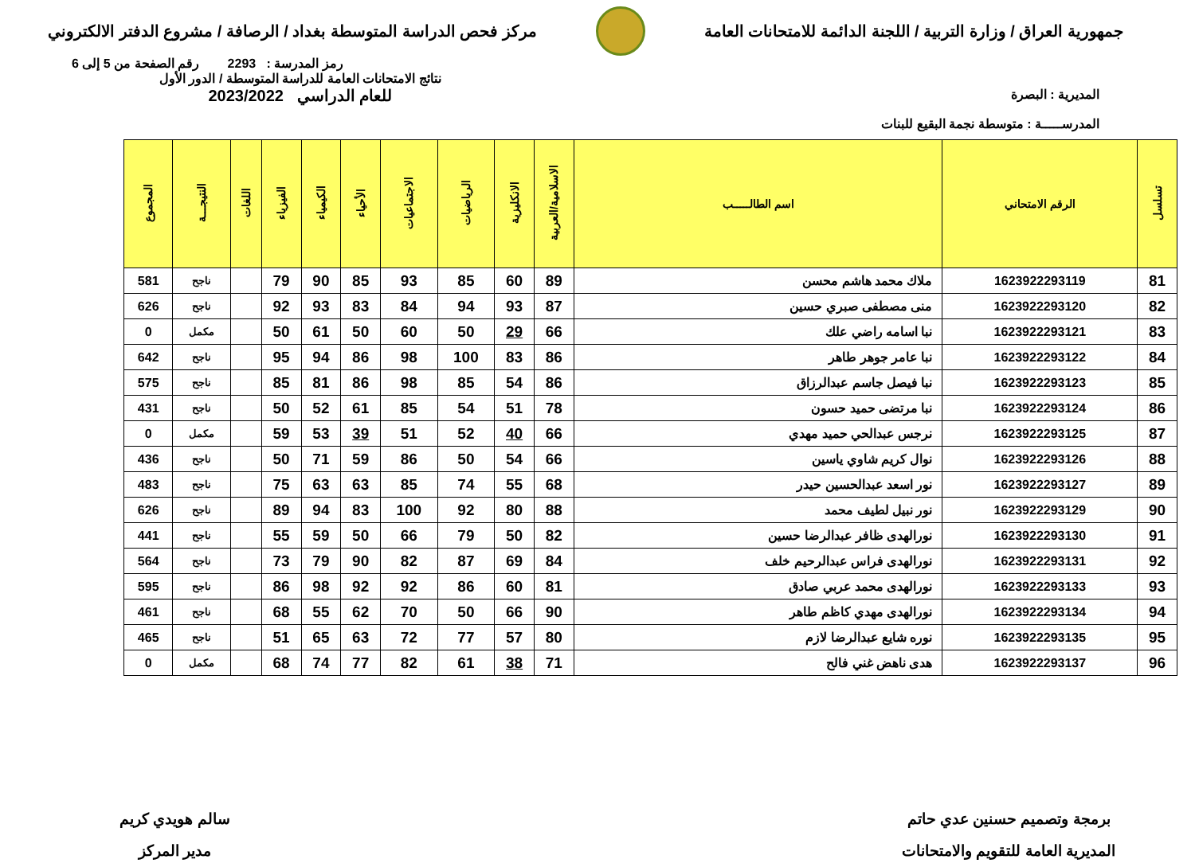جمهورية العراق / وزارة التربية / اللجنة الدائمة للامتحانات العامة
مركز فحص الدراسة المتوسطة بغداد / الرصافة / مشروع الدفتر الالكتروني
رمز المدرسة : 2293 رقم الصفحة من 5 إلى 6
المديرية : البصرة
المدرســـــة : متوسطة نجمة البقيع للبنات
نتائج الامتحانات العامة للدراسة المتوسطة / الدور الأول
للعام الدراسي 2023/2022
| تسلسل | الرقم الامتحاني | اسم الطالـــــب | الاسلامية/العربية | الانكليزية | الرياضيات | الاجتماعيات | الأحياء | الكيمياء | الفيزياء | اللغات | النتيجـــة | المجموع |
| --- | --- | --- | --- | --- | --- | --- | --- | --- | --- | --- | --- | --- |
| 81 | 1623922293119 | ملاك محمد هاشم محسن | 89 | 60 | 85 | 93 | 85 | 90 | 79 | | ناجح | 581 |
| 82 | 1623922293120 | منى مصطفى صبري حسين | 87 | 93 | 94 | 84 | 83 | 93 | 92 | | ناجح | 626 |
| 83 | 1623922293121 | نبا اسامه راضي علك | 66 | 29 | 50 | 60 | 50 | 61 | 50 | | مكمل | 0 |
| 84 | 1623922293122 | نبا عامر جوهر طاهر | 86 | 83 | 100 | 98 | 86 | 94 | 95 | | ناجح | 642 |
| 85 | 1623922293123 | نبا فيصل جاسم عبدالرزاق | 86 | 54 | 85 | 98 | 86 | 81 | 85 | | ناجح | 575 |
| 86 | 1623922293124 | نبا مرتضى حميد حسون | 78 | 51 | 54 | 85 | 61 | 52 | 50 | | ناجح | 431 |
| 87 | 1623922293125 | نرجس عبدالحي حميد مهدي | 66 | 40 | 52 | 51 | 39 | 53 | 59 | | مكمل | 0 |
| 88 | 1623922293126 | نوال كريم شاوي ياسين | 66 | 54 | 50 | 86 | 59 | 71 | 50 | | ناجح | 436 |
| 89 | 1623922293127 | نور اسعد عبدالحسين حيدر | 68 | 55 | 74 | 85 | 63 | 63 | 75 | | ناجح | 483 |
| 90 | 1623922293129 | نور نبيل لطيف محمد | 88 | 80 | 92 | 100 | 83 | 94 | 89 | | ناجح | 626 |
| 91 | 1623922293130 | نورالهدى ظافر عبدالرضا حسين | 82 | 50 | 79 | 66 | 50 | 59 | 55 | | ناجح | 441 |
| 92 | 1623922293131 | نورالهدى فراس عبدالرحيم خلف | 84 | 69 | 87 | 82 | 90 | 79 | 73 | | ناجح | 564 |
| 93 | 1623922293133 | نورالهدى محمد عربي صادق | 81 | 60 | 86 | 92 | 92 | 98 | 86 | | ناجح | 595 |
| 94 | 1623922293134 | نورالهدى مهدي كاظم طاهر | 90 | 66 | 50 | 70 | 62 | 55 | 68 | | ناجح | 461 |
| 95 | 1623922293135 | نوره شايع عبدالرضا لازم | 80 | 57 | 77 | 72 | 63 | 65 | 51 | | ناجح | 465 |
| 96 | 1623922293137 | هدى ناهض غني فالح | 71 | 38 | 61 | 82 | 77 | 74 | 68 | | مكمل | 0 |
برمجة وتصميم حسنين عدي حاتم
المديرية العامة للتقويم والامتحانات
سالم هويدي كريم
مدير المركز